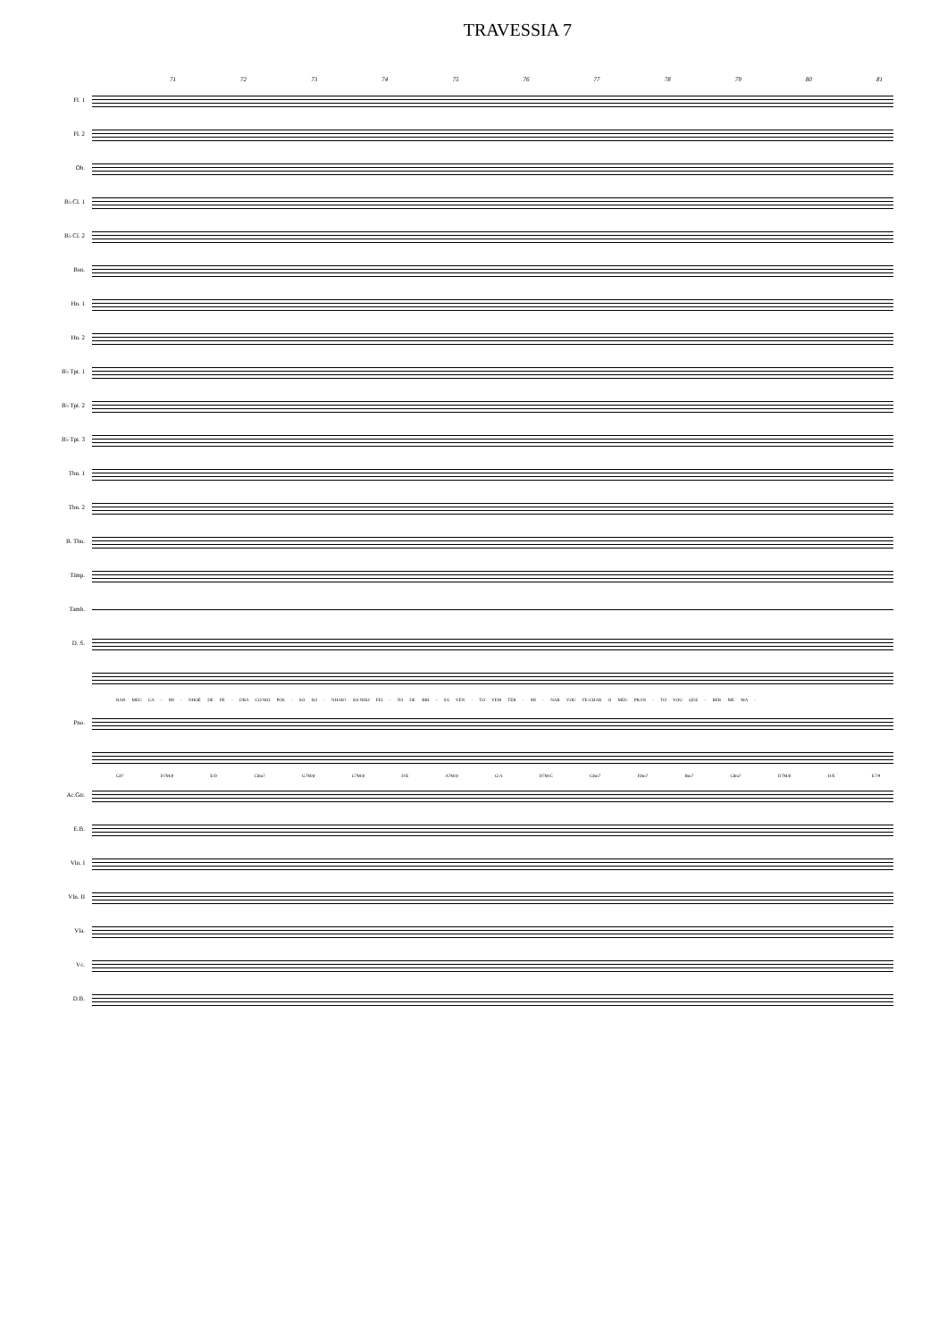TRAVESSIA 7
71 72 73 74 75 76 77 78 79 80 81
Fl. 1
Fl. 2
Ob.
B♭ Cl. 1
B♭ Cl. 2
Bsn.
Hn. 1
Hn. 2
B♭ Tpt. 1
B♭ Tpt. 2
B♭ Tpt. 3
Tbn. 1
Tbn. 2
B. Tbn.
Timp.
Tamb.
D. S.
RAR MEU CA - MI - NHOÉ DE PE - DRA CO-MO POS - SO SO - NHAR? SO-NHO FEI - TO DE BRI - SA VEN - TO VEM TER - MI - NAR VOU FE-CHAR O MEU PRAN - TO VOU QUE - RER ME MA -
Pno.
C♯7 D7M/♯ E/D C♯m7 G7M/♯ C7M/♯ D/E A7M/♯ G/A D7M/C C♯m7 F♯m7 Bm7 C♯m7 D7M/♯ D/E E7/9
Ac.Gtr.
E.B.
Vln. I
Vln. II
Vla.
Vc.
D.B.